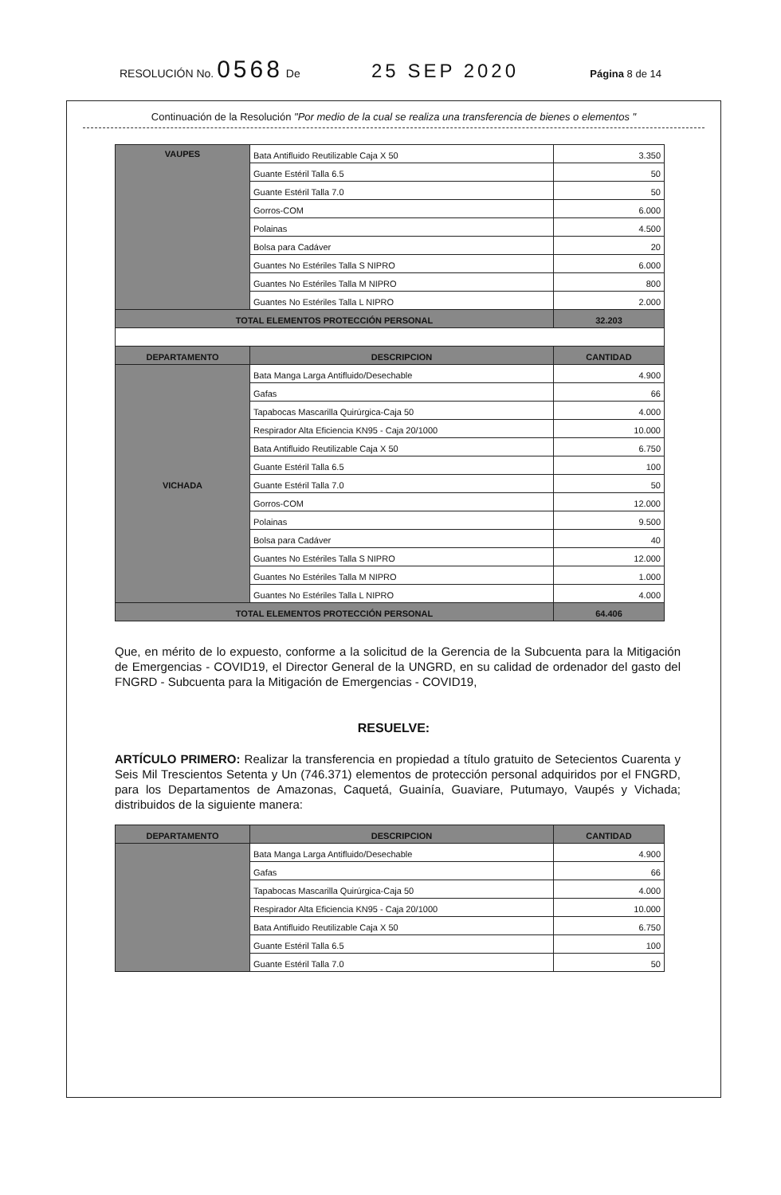RESOLUCIÓN No. 0568 De 25 SEP 2020 Página 8 de 14
Continuación de la Resolución "Por medio de la cual se realiza una transferencia de bienes o elementos "
| VAUPES | Bata Antifluido Reutilizable Caja X 50 | 3.350 |
| | Guante Estéril Talla 6.5 | 50 |
| | Guante Estéril Talla 7.0 | 50 |
| | Gorros-COM | 6.000 |
| | Polainas | 4.500 |
| | Bolsa para Cadáver | 20 |
| | Guantes No Estériles Talla S NIPRO | 6.000 |
| | Guantes No Estériles Talla M NIPRO | 800 |
| | Guantes No Estériles Talla L NIPRO | 2.000 |
| TOTAL ELEMENTOS PROTECCIÓN PERSONAL | | 32.203 |
| DEPARTAMENTO | DESCRIPCION | CANTIDAD |
| VICHADA | Bata Manga Larga Antifluido/Desechable | 4.900 |
| | Gafas | 66 |
| | Tapabocas Mascarilla Quirúrgica-Caja 50 | 4.000 |
| | Respirador Alta Eficiencia KN95 - Caja 20/1000 | 10.000 |
| | Bata Antifluido Reutilizable Caja X 50 | 6.750 |
| | Guante Estéril Talla 6.5 | 100 |
| | Guante Estéril Talla 7.0 | 50 |
| | Gorros-COM | 12.000 |
| | Polainas | 9.500 |
| | Bolsa para Cadáver | 40 |
| | Guantes No Estériles Talla S NIPRO | 12.000 |
| | Guantes No Estériles Talla M NIPRO | 1.000 |
| | Guantes No Estériles Talla L NIPRO | 4.000 |
| TOTAL ELEMENTOS PROTECCIÓN PERSONAL | | 64.406 |
Que, en mérito de lo expuesto, conforme a la solicitud de la Gerencia de la Subcuenta para la Mitigación de Emergencias - COVID19, el Director General de la UNGRD, en su calidad de ordenador del gasto del FNGRD - Subcuenta para la Mitigación de Emergencias - COVID19,
RESUELVE:
ARTÍCULO PRIMERO: Realizar la transferencia en propiedad a título gratuito de Setecientos Cuarenta y Seis Mil Trescientos Setenta y Un (746.371) elementos de protección personal adquiridos por el FNGRD, para los Departamentos de Amazonas, Caquetá, Guainía, Guaviare, Putumayo, Vaupés y Vichada; distribuidos de la siguiente manera:
| DEPARTAMENTO | DESCRIPCION | CANTIDAD |
| --- | --- | --- |
| | Bata Manga Larga Antifluido/Desechable | 4.900 |
| | Gafas | 66 |
| | Tapabocas Mascarilla Quirúrgica-Caja 50 | 4.000 |
| | Respirador Alta Eficiencia KN95 - Caja 20/1000 | 10.000 |
| | Bata Antifluido Reutilizable Caja X 50 | 6.750 |
| | Guante Estéril Talla 6.5 | 100 |
| | Guante Estéril Talla 7.0 | 50 |